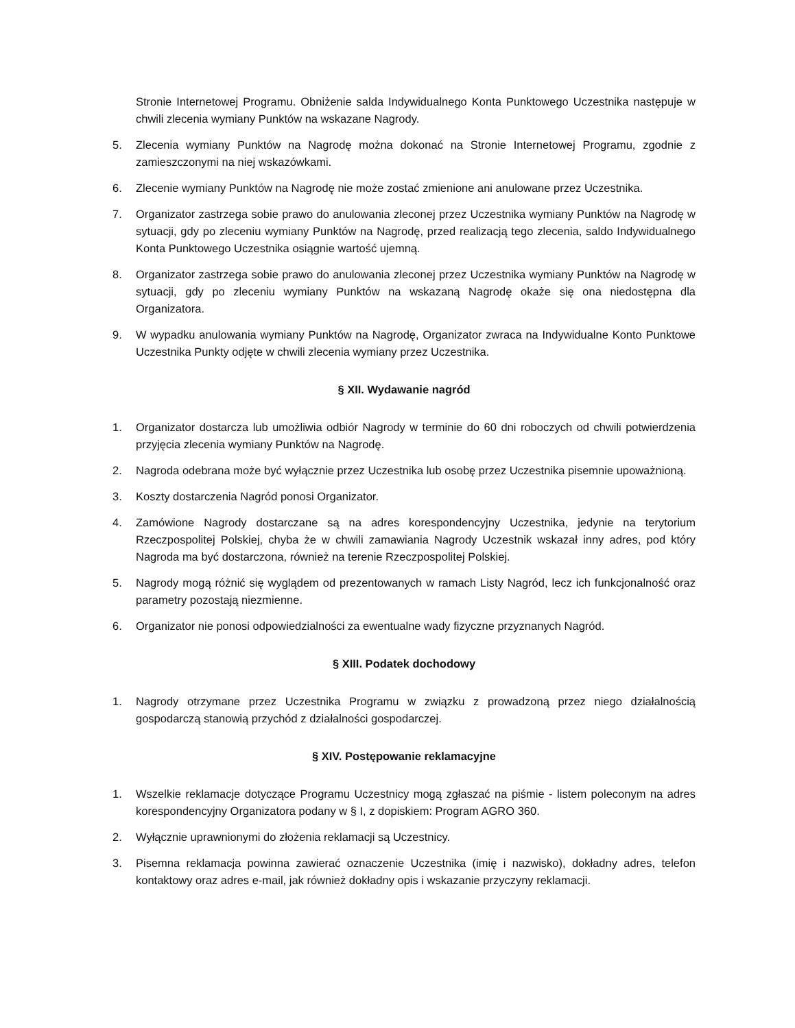Stronie Internetowej Programu. Obniżenie salda Indywidualnego Konta Punktowego Uczestnika następuje w chwili zlecenia wymiany Punktów na wskazane Nagrody.
5. Zlecenia wymiany Punktów na Nagrodę można dokonać na Stronie Internetowej Programu, zgodnie z zamieszczonymi na niej wskazówkami.
6. Zlecenie wymiany Punktów na Nagrodę nie może zostać zmienione ani anulowane przez Uczestnika.
7. Organizator zastrzega sobie prawo do anulowania zleconej przez Uczestnika wymiany Punktów na Nagrodę w sytuacji, gdy po zleceniu wymiany Punktów na Nagrodę, przed realizacją tego zlecenia, saldo Indywidualnego Konta Punktowego Uczestnika osiągnie wartość ujemną.
8. Organizator zastrzega sobie prawo do anulowania zleconej przez Uczestnika wymiany Punktów na Nagrodę w sytuacji, gdy po zleceniu wymiany Punktów na wskazaną Nagrodę okaże się ona niedostępna dla Organizatora.
9. W wypadku anulowania wymiany Punktów na Nagrodę, Organizator zwraca na Indywidualne Konto Punktowe Uczestnika Punkty odjęte w chwili zlecenia wymiany przez Uczestnika.
§ XII. Wydawanie nagród
1. Organizator dostarcza lub umożliwia odbiór Nagrody w terminie do 60 dni roboczych od chwili potwierdzenia przyjęcia zlecenia wymiany Punktów na Nagrodę.
2. Nagroda odebrana może być wyłącznie przez Uczestnika lub osobę przez Uczestnika pisemnie upoważnioną.
3. Koszty dostarczenia Nagród ponosi Organizator.
4. Zamówione Nagrody dostarczane są na adres korespondencyjny Uczestnika, jedynie na terytorium Rzeczpospolitej Polskiej, chyba że w chwili zamawiania Nagrody Uczestnik wskazał inny adres, pod który Nagroda ma być dostarczona, również na terenie Rzeczpospolitej Polskiej.
5. Nagrody mogą różnić się wyglądem od prezentowanych w ramach Listy Nagród, lecz ich funkcjonalność oraz parametry pozostają niezmienne.
6. Organizator nie ponosi odpowiedzialności za ewentualne wady fizyczne przyznanych Nagród.
§ XIII. Podatek dochodowy
1. Nagrody otrzymane przez Uczestnika Programu w związku z prowadzoną przez niego działalnością gospodarczą stanowią przychód z działalności gospodarczej.
§ XIV. Postępowanie reklamacyjne
1. Wszelkie reklamacje dotyczące Programu Uczestnicy mogą zgłaszać na piśmie - listem poleconym na adres korespondencyjny Organizatora podany w § I, z dopiskiem: Program AGRO 360.
2. Wyłącznie uprawnionymi do złożenia reklamacji są Uczestnicy.
3. Pisemna reklamacja powinna zawierać oznaczenie Uczestnika (imię i nazwisko), dokładny adres, telefon kontaktowy oraz adres e-mail, jak również dokładny opis i wskazanie przyczyny reklamacji.